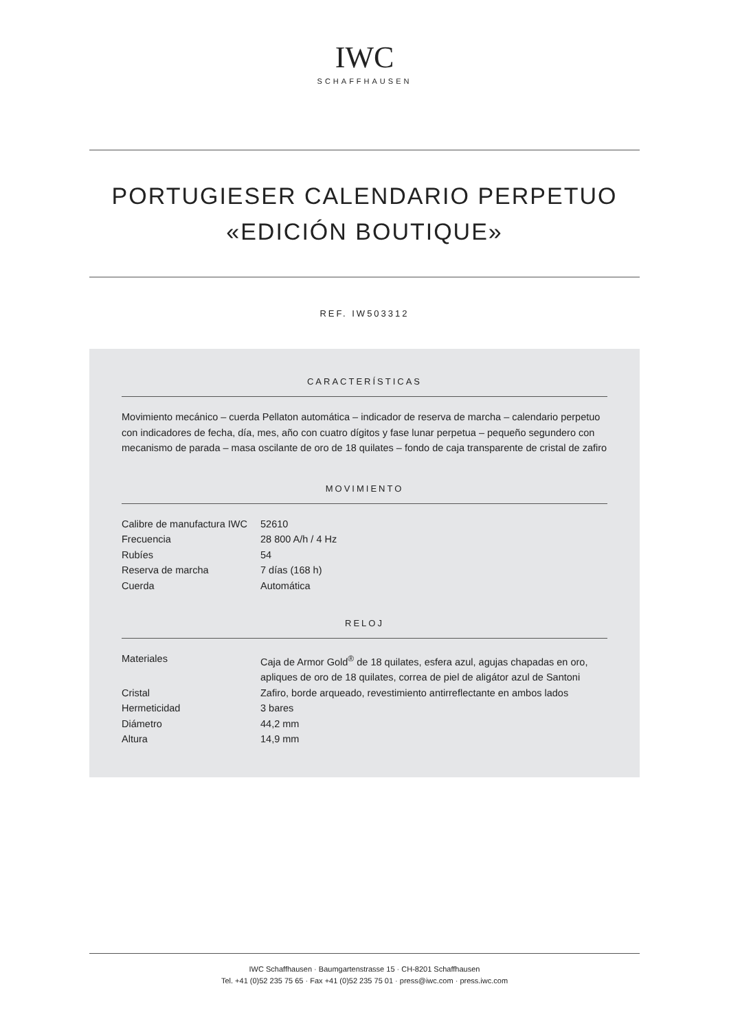IWC
SCHAFFHAUSEN
PORTUGIESER CALENDARIO PERPETUO
«EDICIÓN BOUTIQUE»
REF. IW503312
CARACTERÍSTICAS
Movimiento mecánico – cuerda Pellaton automática – indicador de reserva de marcha – calendario perpetuo con indicadores de fecha, día, mes, año con cuatro dígitos y fase lunar perpetua – pequeño segundero con mecanismo de parada – masa oscilante de oro de 18 quilates – fondo de caja transparente de cristal de zafiro
MOVIMIENTO
| Calibre de manufactura IWC | 52610 |
| Frecuencia | 28 800 A/h / 4 Hz |
| Rubíes | 54 |
| Reserva de marcha | 7 días (168 h) |
| Cuerda | Automática |
RELOJ
| Materiales | Caja de Armor Gold<sup>®</sup> de 18 quilates, esfera azul, agujas chapadas en oro, apliques de oro de 18 quilates, correa de piel de aligátor azul de Santoni |
| Cristal | Zafiro, borde arqueado, revestimiento antirreflectante en ambos lados |
| Hermeticidad | 3 bares |
| Diámetro | 44,2 mm |
| Altura | 14,9 mm |
IWC Schaffhausen · Baumgartenstrasse 15 · CH-8201 Schaffhausen
Tel. +41 (0)52 235 75 65 · Fax +41 (0)52 235 75 01 · press@iwc.com · press.iwc.com